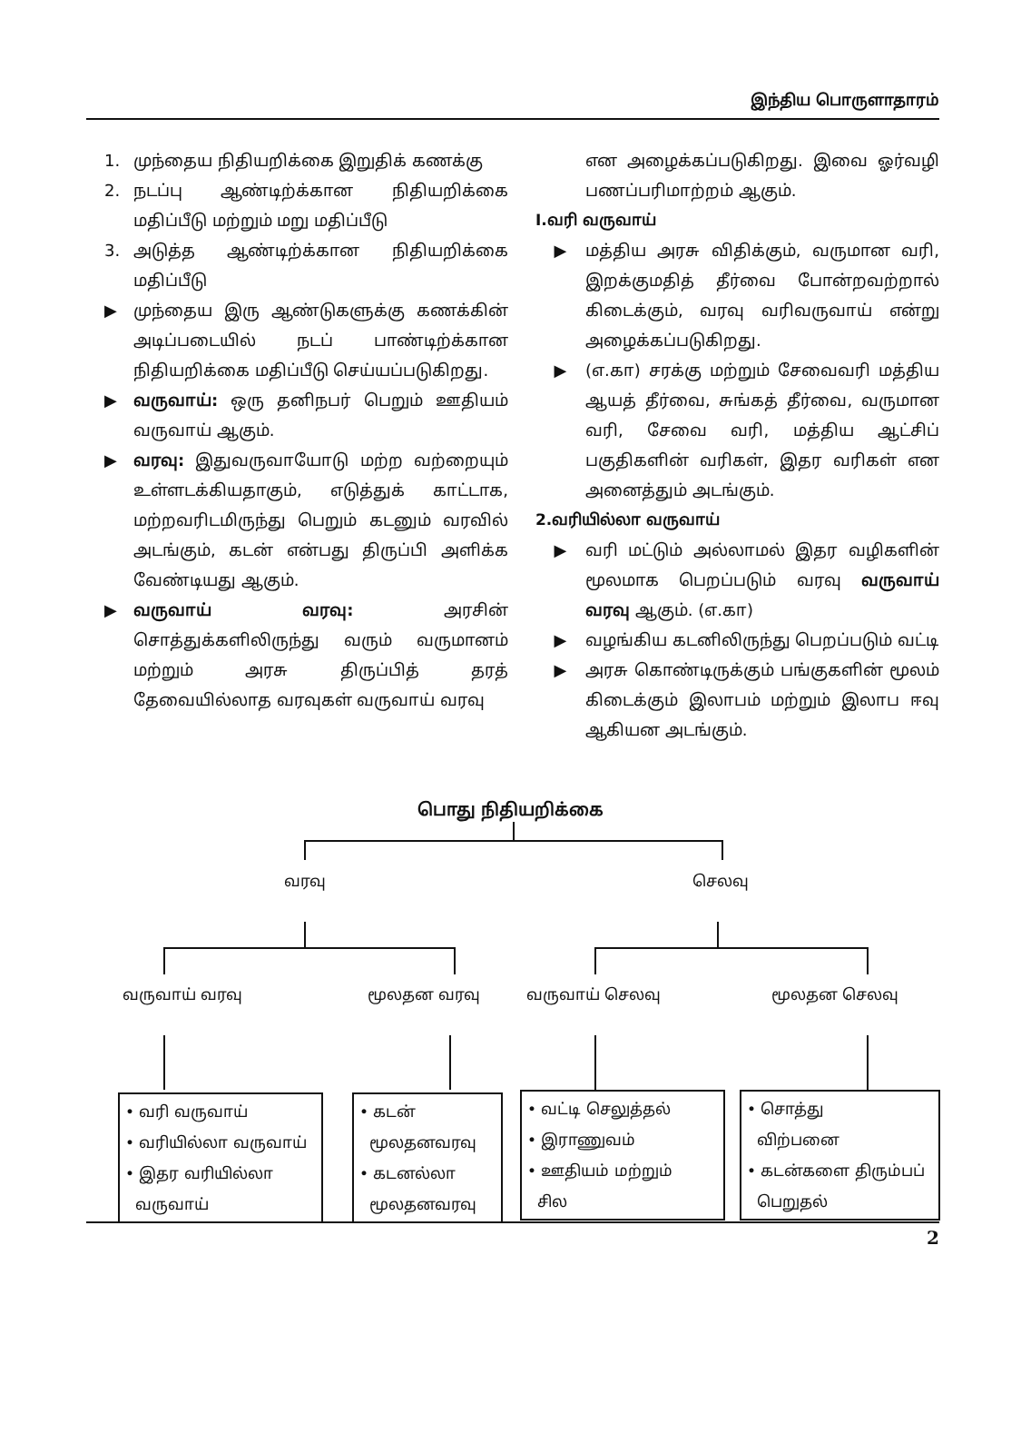இந்திய பொருளாதாரம்
1. முந்தைய நிதியறிக்கை இறுதிக் கணக்கு
2. நடப்பு ஆண்டிற்க்கான நிதியறிக்கை மதிப்பீடு மற்றும் மறு மதிப்பீடு
3. அடுத்த ஆண்டிற்க்கான நிதியறிக்கை மதிப்பீடு
▶ முந்தைய இரு ஆண்டுகளுக்கு கணக்கின் அடிப்படையில் நடப் பாண்டிற்க்கான நிதியறிக்கை மதிப்பீடு செய்யப்படுகிறது.
▶ வருவாய்: ஒரு தனிநபர் பெறும் ஊதியம் வருவாய் ஆகும்.
▶ வரவு: இதுவருவாயோடு மற்ற வற்றையும் உள்ளடக்கியதாகும், எடுத்துக் காட்டாக, மற்றவரிடமிருந்து பெறும் கடனும் வரவில் அடங்கும், கடன் என்பது திருப்பி அளிக்க வேண்டியது ஆகும்.
▶ வருவாய் வரவு: அரசின் சொத்துக்களிலிருந்து வரும் வருமானம் மற்றும் அரசு திருப்பித் தரத் தேவையில்லாத வரவுகள் வருவாய் வரவு
என அழைக்கப்படுகிறது. இவை ஓர்வழி பணப்பரிமாற்றம் ஆகும்.
I.வரி வருவாய்
▶ மத்திய அரசு விதிக்கும், வருமான வரி, இறக்குமதித் தீர்வை போன்றவற்றால் கிடைக்கும், வரவு வரிவருவாய் என்று அழைக்கப்படுகிறது.
▶ (எ.கா) சரக்கு மற்றும் சேவைவரி மத்திய ஆயத் தீர்வை, சுங்கத் தீர்வை, வருமான வரி, சேவை வரி, மத்திய ஆட்சிப் பகுதிகளின் வரிகள், இதர வரிகள் என அனைத்தும் அடங்கும்.
2.வரியில்லா வருவாய்
▶ வரி மட்டும் அல்லாமல் இதர வழிகளின் மூலமாக பெறப்படும் வரவு வருவாய் வரவு ஆகும். (எ.கா)
▶ வழங்கிய கடனிலிருந்து பெறப்படும் வட்டி
▶ அரசு கொண்டிருக்கும் பங்குகளின் மூலம் கிடைக்கும் இலாபம் மற்றும் இலாப ஈவு ஆகியன அடங்கும்.
பொது நிதியறிக்கை
வரவு செலவு
வருவாய் வரவு மூலதன வரவு வருவாய் செலவு மூலதன செலவு
• வரி வருவாய்
• வரியில்லா வருவாய்
• இதர வரியில்லா
வருவாய்
• கடன்
மூலதனவரவு
• கடனல்லா
மூலதனவரவு
• வட்டி செலுத்தல்
• இராணுவம்
• ஊதியம் மற்றும்
சில
• சொத்து
விற்பனை
• கடன்களை திரும்பப்
பெறுதல்
2